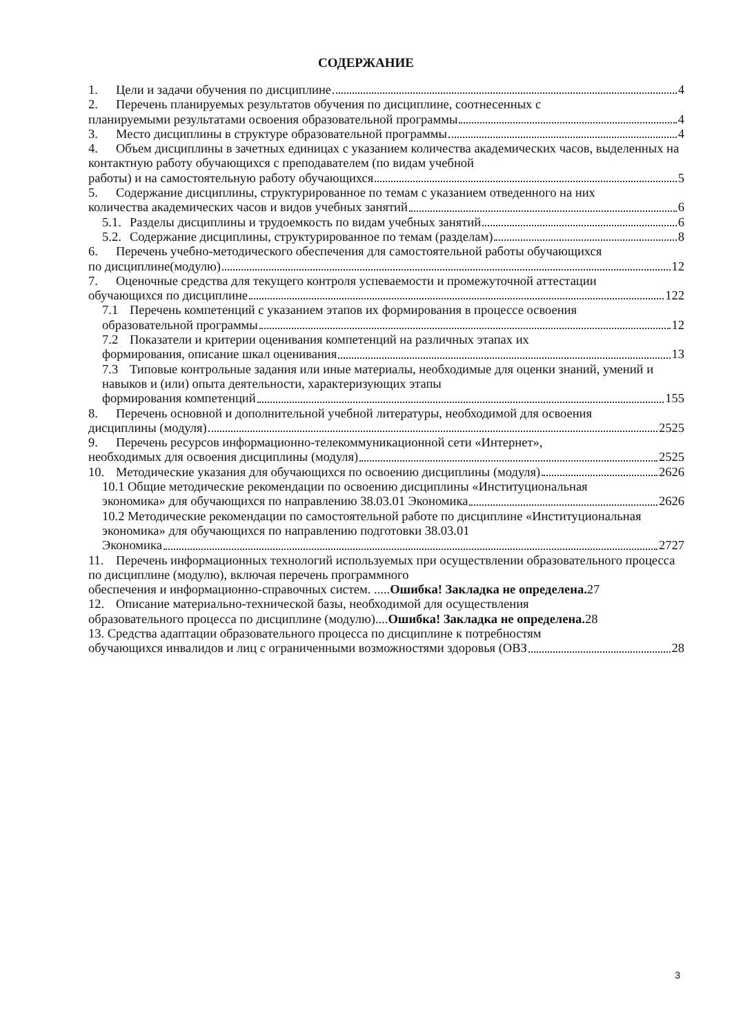СОДЕРЖАНИЕ
1. Цели и задачи обучения по дисциплине 4
2. Перечень планируемых результатов обучения по дисциплине, соотнесенных с
планируемыми результатами освоения образовательной программы 4
3. Место дисциплины в структуре образовательной программы 4
4. Объем дисциплины в зачетных единицах с указанием количества академических часов, выделенных на контактную работу обучающихся с преподавателем (по видам учебной
работы) и на самостоятельную работу обучающихся 5
5. Содержание дисциплины, структурированное по темам с указанием отведенного на них
количества академических часов и видов учебных занятий 6
5.1. Разделы дисциплины и трудоемкость по видам учебных занятий 6
5.2. Содержание дисциплины, структурированное по темам (разделам) 8
6. Перечень учебно-методического обеспечения для самостоятельной работы обучающихся
по дисциплине(модулю) 12
7. Оценочные средства для текущего контроля успеваемости и промежуточной аттестации
обучающихся по дисциплине 122
7.1 Перечень компетенций с указанием этапов их формирования в процессе освоения
образовательной программы 12
7.2 Показатели и критерии оценивания компетенций на различных этапах их
формирования, описание шкал оценивания 13
7.3 Типовые контрольные задания или иные материалы, необходимые для оценки знаний, умений и навыков и (или) опыта деятельности, характеризующих этапы
формирования компетенций 155
8. Перечень основной и дополнительной учебной литературы, необходимой для освоения
дисциплины (модуля) 2525
9. Перечень ресурсов информационно-телекоммуникационной сети «Интернет»,
необходимых для освоения дисциплины (модуля) 2525
10. Методические указания для обучающихся по освоению дисциплины (модуля) 2626
10.1 Общие методические рекомендации по освоению дисциплины «Институциональная
экономика» для обучающихся по направлению 38.03.01 Экономика 2626
10.2 Методические рекомендации по самостоятельной работе по дисциплине «Институциональная экономика» для обучающихся по направлению подготовки 38.03.01
Экономика 2727
11. Перечень информационных технологий используемых при осуществлении образовательного процесса по дисциплине (модулю), включая перечень программного
обеспечения и информационно-справочных систем. .....Ошибка! Закладка не определена. 27
12. Описание материально-технической базы, необходимой для осуществления
образовательного процесса по дисциплине (модулю)....Ошибка! Закладка не определена. 28
13. Средства адаптации образовательного процесса по дисциплине к потребностям
обучающихся инвалидов и лиц с ограниченными возможностями здоровья (ОВЗ 28
3